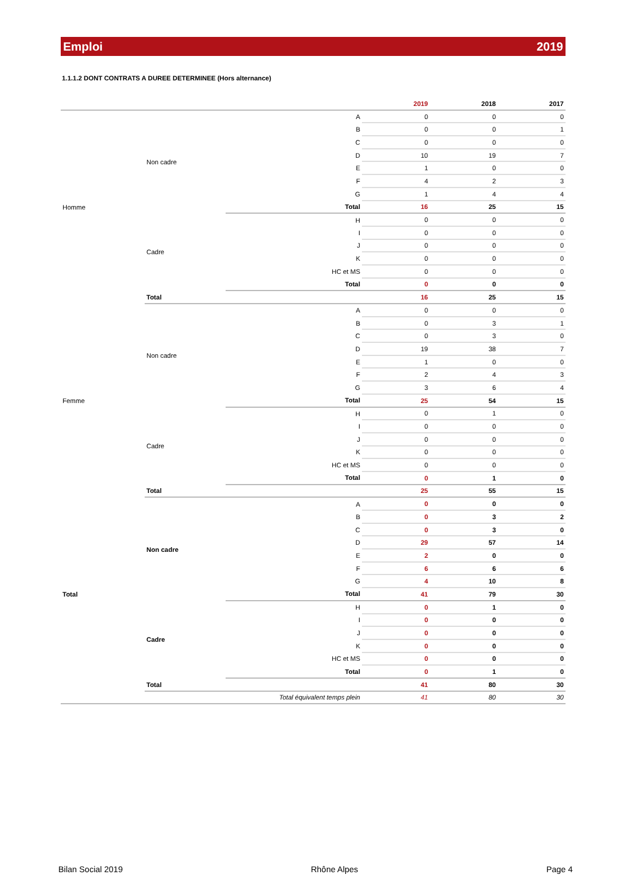Emploi 2019
1.1.1.2 DONT CONTRATS A DUREE DETERMINEE (Hors alternance)
| | | | 2019 | 2018 | 2017 |
| --- | --- | --- | --- | --- | --- |
| Homme | Non cadre | A | 0 | 0 | 0 |
| | | B | 0 | 0 | 1 |
| | | C | 0 | 0 | 0 |
| | | D | 10 | 19 | 7 |
| | | E | 1 | 0 | 0 |
| | | F | 4 | 2 | 3 |
| | | G | 1 | 4 | 4 |
| | | Total | 16 | 25 | 15 |
| | Cadre | H | 0 | 0 | 0 |
| | | I | 0 | 0 | 0 |
| | | J | 0 | 0 | 0 |
| | | K | 0 | 0 | 0 |
| | | HC et MS | 0 | 0 | 0 |
| | | Total | 0 | 0 | 0 |
| | Total | | 16 | 25 | 15 |
| Femme | Non cadre | A | 0 | 0 | 0 |
| | | B | 0 | 3 | 1 |
| | | C | 0 | 3 | 0 |
| | | D | 19 | 38 | 7 |
| | | E | 1 | 0 | 0 |
| | | F | 2 | 4 | 3 |
| | | G | 3 | 6 | 4 |
| | | Total | 25 | 54 | 15 |
| | Cadre | H | 0 | 1 | 0 |
| | | I | 0 | 0 | 0 |
| | | J | 0 | 0 | 0 |
| | | K | 0 | 0 | 0 |
| | | HC et MS | 0 | 0 | 0 |
| | | Total | 0 | 1 | 0 |
| | Total | | 25 | 55 | 15 |
| Total | Non cadre | A | 0 | 0 | 0 |
| | | B | 0 | 3 | 2 |
| | | C | 0 | 3 | 0 |
| | | D | 29 | 57 | 14 |
| | | E | 2 | 0 | 0 |
| | | F | 6 | 6 | 6 |
| | | G | 4 | 10 | 8 |
| | | Total | 41 | 79 | 30 |
| | Cadre | H | 0 | 1 | 0 |
| | | I | 0 | 0 | 0 |
| | | J | 0 | 0 | 0 |
| | | K | 0 | 0 | 0 |
| | | HC et MS | 0 | 0 | 0 |
| | | Total | 0 | 1 | 0 |
| | Total | | 41 | 80 | 30 |
| Total équivalent temps plein | | | 41 | 80 | 30 |
Bilan Social 2019 Rhône Alpes Page 4